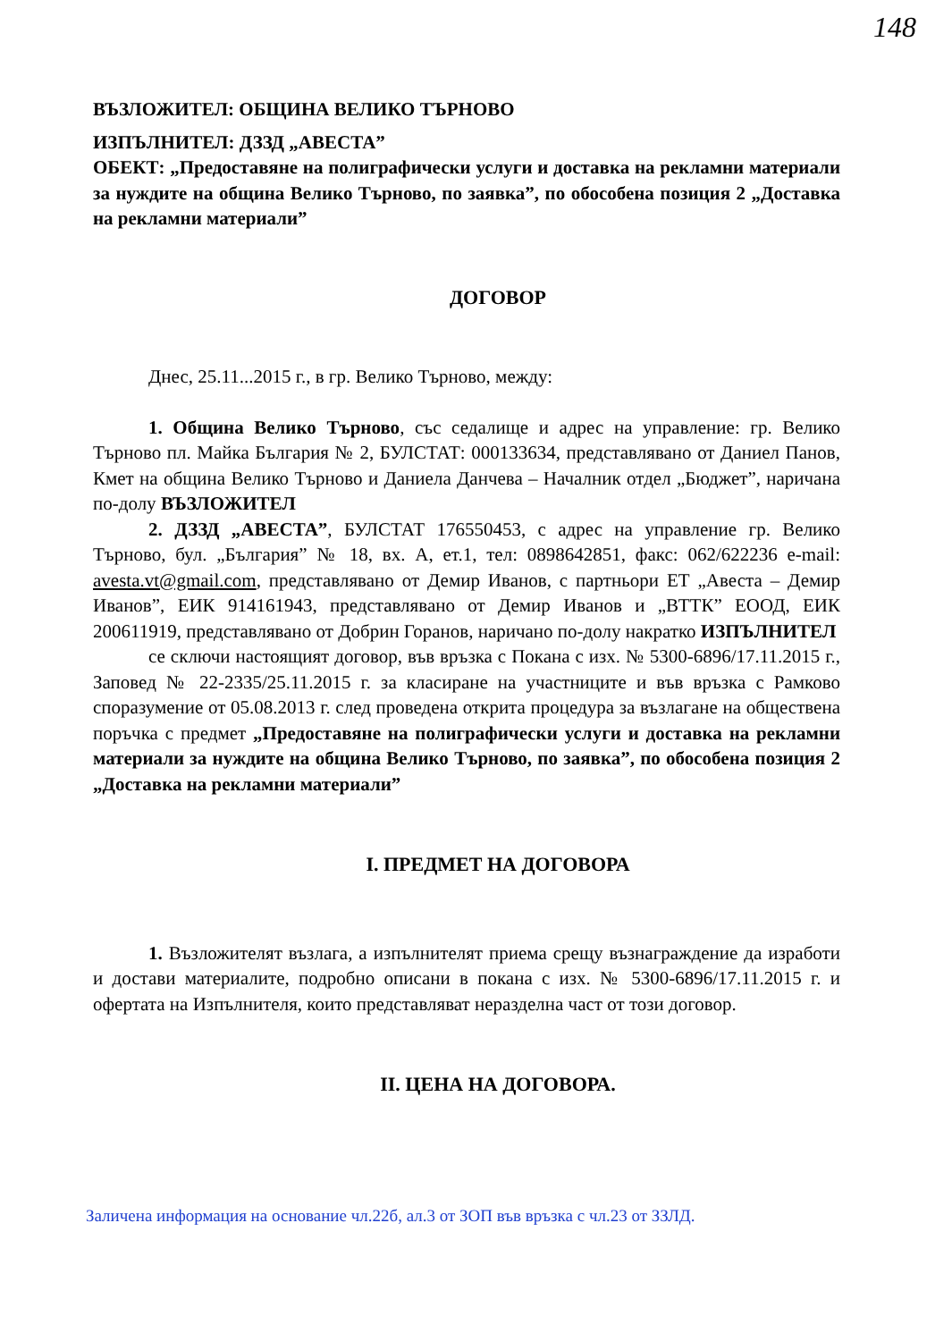148
ВЪЗЛОЖИТЕЛ: ОБЩИНА ВЕЛИКО ТЪРНОВО
ИЗПЪЛНИТЕЛ: ДЗЗД „АВЕСТА”
ОБЕКТ: „Предоставяне на полиграфически услуги и доставка на рекламни материали за нуждите на община Велико Търново, по заявка”, по обособена позиция 2 „Доставка на рекламни материали”
ДОГОВОР
Днес, 25.11...2015 г., в гр. Велико Търново, между:
1. Община Велико Търново, със седалище и адрес на управление: гр. Велико Търново пл. Майка България № 2, БУЛСТАТ: 000133634, представлявано от Даниел Панов, Кмет на община Велико Търново и Даниела Данчева – Началник отдел „Бюджет”, наричана по-долу ВЪЗЛОЖИТЕЛ
2. ДЗЗД „АВЕСТА”, БУЛСТАТ 176550453, с адрес на управление гр. Велико Търново, бул. „България” № 18, вх. А, ет.1, тел: 0898642851, факс: 062/622236 e-mail: avesta.vt@gmail.com, представлявано от Демир Иванов, с партньори ЕТ „Авеста – Демир Иванов”, ЕИК 914161943, представлявано от Демир Иванов и „ВТТК” ЕООД, ЕИК 200611919, представлявано от Добрин Горанов, наричано по-долу накратко ИЗПЪЛНИТЕЛ
се сключи настоящият договор, във връзка с Покана с изх. № 5300-6896/17.11.2015 г., Заповед № 22-2335/25.11.2015 г. за класиране на участниците и във връзка с Рамково споразумение от 05.08.2013 г. след проведена открита процедура за възлагане на обществена поръчка с предмет „Предоставяне на полиграфически услуги и доставка на рекламни материали за нуждите на община Велико Търново, по заявка”, по обособена позиция 2 „Доставка на рекламни материали”
I. ПРЕДМЕТ НА ДОГОВОРА
1. Възложителят възлага, а изпълнителят приема срещу възнаграждение да изработи и достави материалите, подробно описани в покана с изх. № 5300-6896/17.11.2015 г. и офертата на Изпълнителя, които представляват неразделна част от този договор.
II. ЦЕНА НА ДОГОВОРА.
Заличена информация на основание чл.22б, ал.3 от ЗОП във връзка с чл.23 от ЗЗЛД.